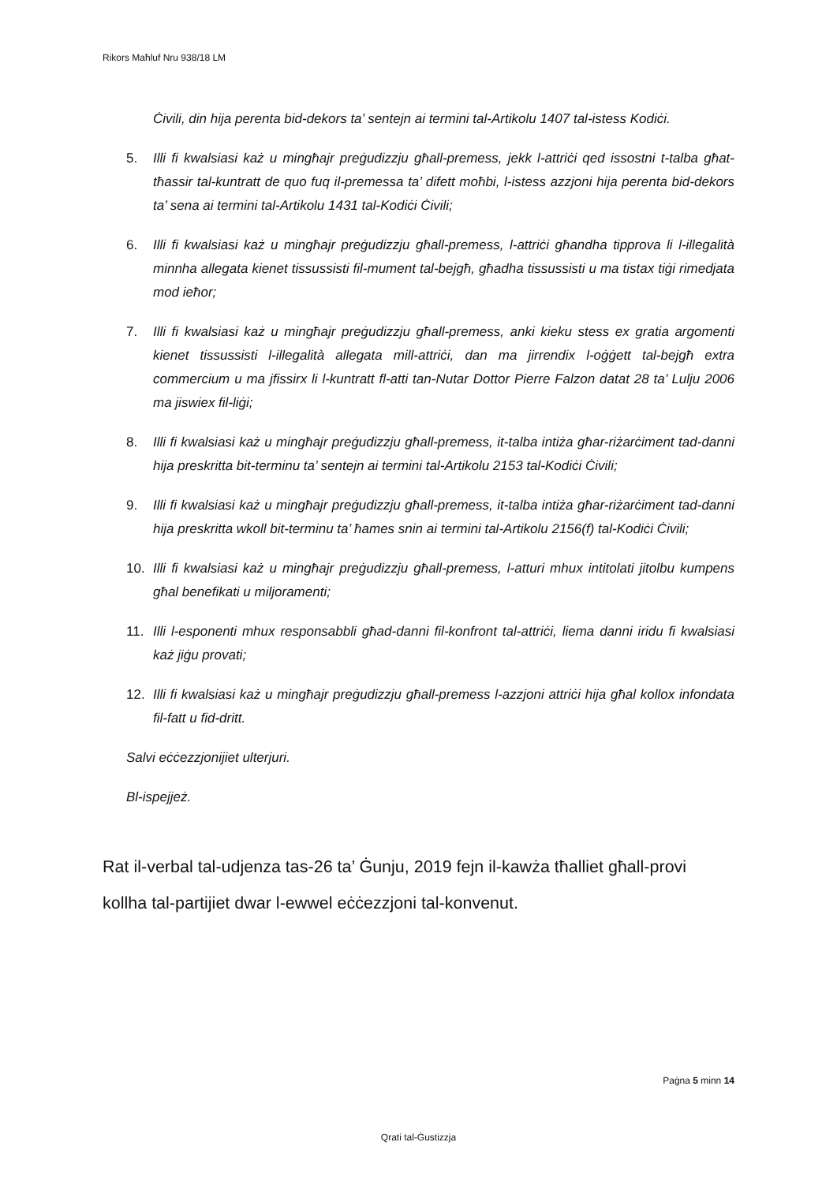Rikors Maħluf Nru 938/18 LM
Ċivili, din hija perenta bid-dekors ta’ sentejn ai termini tal-Artikolu 1407 tal-istess Kodiċi.
5. Illi fi kwalsiasi każ u mingħajr preġudizzju għall-premess, jekk l-attriċi qed issostni t-talba għat-tħassir tal-kuntratt de quo fuq il-premessa ta’ difett moħbi, l-istess azzjoni hija perenta bid-dekors ta’ sena ai termini tal-Artikolu 1431 tal-Kodiċi Ċivili;
6. Illi fi kwalsiasi każ u mingħajr preġudizzju għall-premess, l-attriċi għandha tipprova li l-illegalità minnha allegata kienet tissussisti fil-mument tal-bejgħ, għadha tissussisti u ma tistax tiġi rimedjata mod ieħor;
7. Illi fi kwalsiasi każ u mingħajr preġudizzju għall-premess, anki kieku stess ex gratia argomenti kienet tissussisti l-illegalità allegata mill-attriċi, dan ma jirrendix l-oġġett tal-bejgħ extra commercium u ma jfissirx li l-kuntratt fl-atti tan-Nutar Dottor Pierre Falzon datat 28 ta’ Lulju 2006 ma jiswiex fil-liġi;
8. Illi fi kwalsiasi każ u mingħajr preġudizzju għall-premess, it-talba intiża għar-riżarċiment tad-danni hija preskritta bit-terminu ta’ sentejn ai termini tal-Artikolu 2153 tal-Kodiċi Ċivili;
9. Illi fi kwalsiasi każ u mingħajr preġudizzju għall-premess, it-talba intiża għar-riżarċiment tad-danni hija preskritta wkoll bit-terminu ta’ ħames snin ai termini tal-Artikolu 2156(f) tal-Kodiċi Ċivili;
10. Illi fi kwalsiasi każ u mingħajr preġudizzju għall-premess, l-atturi mhux intitolati jitolbu kumpens għal benefikati u miljoramenti;
11. Illi l-esponenti mhux responsabbli għad-danni fil-konfront tal-attriċi, liema danni iridu fi kwalsiasi każ jiġu provati;
12. Illi fi kwalsiasi każ u mingħajr preġudizzju għall-premess l-azzjoni attriċi hija għal kollox infondata fil-fatt u fid-dritt.
Salvi eċċezzjonijiet ulterjuri.
Bl-ispejjeż.
Rat il-verbal tal-udjenza tas-26 ta’ Ġunju, 2019 fejn il-kawża tħalliet għall-provi kollha tal-partijiet dwar l-ewwel eċċezzjoni tal-konvenut.
Paġna 5 minn 14
Qrati tal-Ġustizzja